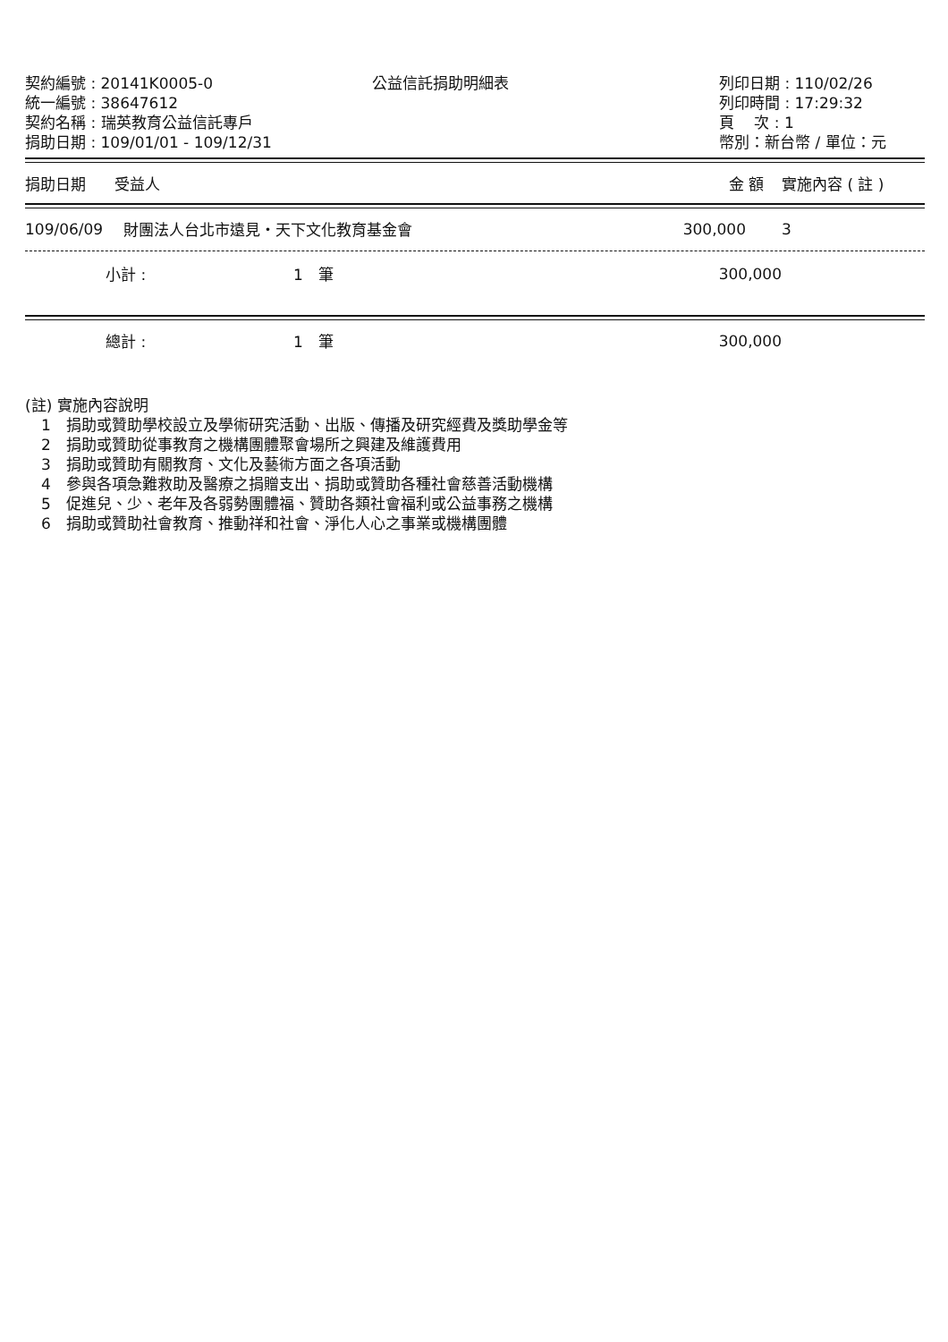契約編號 : 20141K0005-0
統一編號 : 38647612
契約名稱 : 瑞英教育公益信託專戶
捐助日期 : 109/01/01 - 109/12/31
公益信託捐助明細表 列印日期 : 110/02/26
列印時間 : 17:29:32
頁　 次 : 1
幣別：新台幣 / 單位：元
| 捐助日期 | 受益人 | 金 額 | 實施內容 ( 註 ) |
| --- | --- | --- | --- |
| 109/06/09 | 財團法人台北市遠見・天下文化教育基金會 | 300,000 | 3 |
| 小計 : | 1 筆 | 300,000 | |
| 總計 : | 1 筆 | 300,000 | |
(註) 實施內容說明
1　捐助或贊助學校設立及學術研究活動、出版、傳播及研究經費及獎助學金等
2　捐助或贊助從事教育之機構團體聚會場所之興建及維護費用
3　捐助或贊助有關教育、文化及藝術方面之各項活動
4　參與各項急難救助及醫療之捐贈支出、捐助或贊助各種社會慈善活動機構
5　促進兒、少、老年及各弱勢團體福、贊助各類社會福利或公益事務之機構
6　捐助或贊助社會教育、推動祥和社會、淨化人心之事業或機構團體